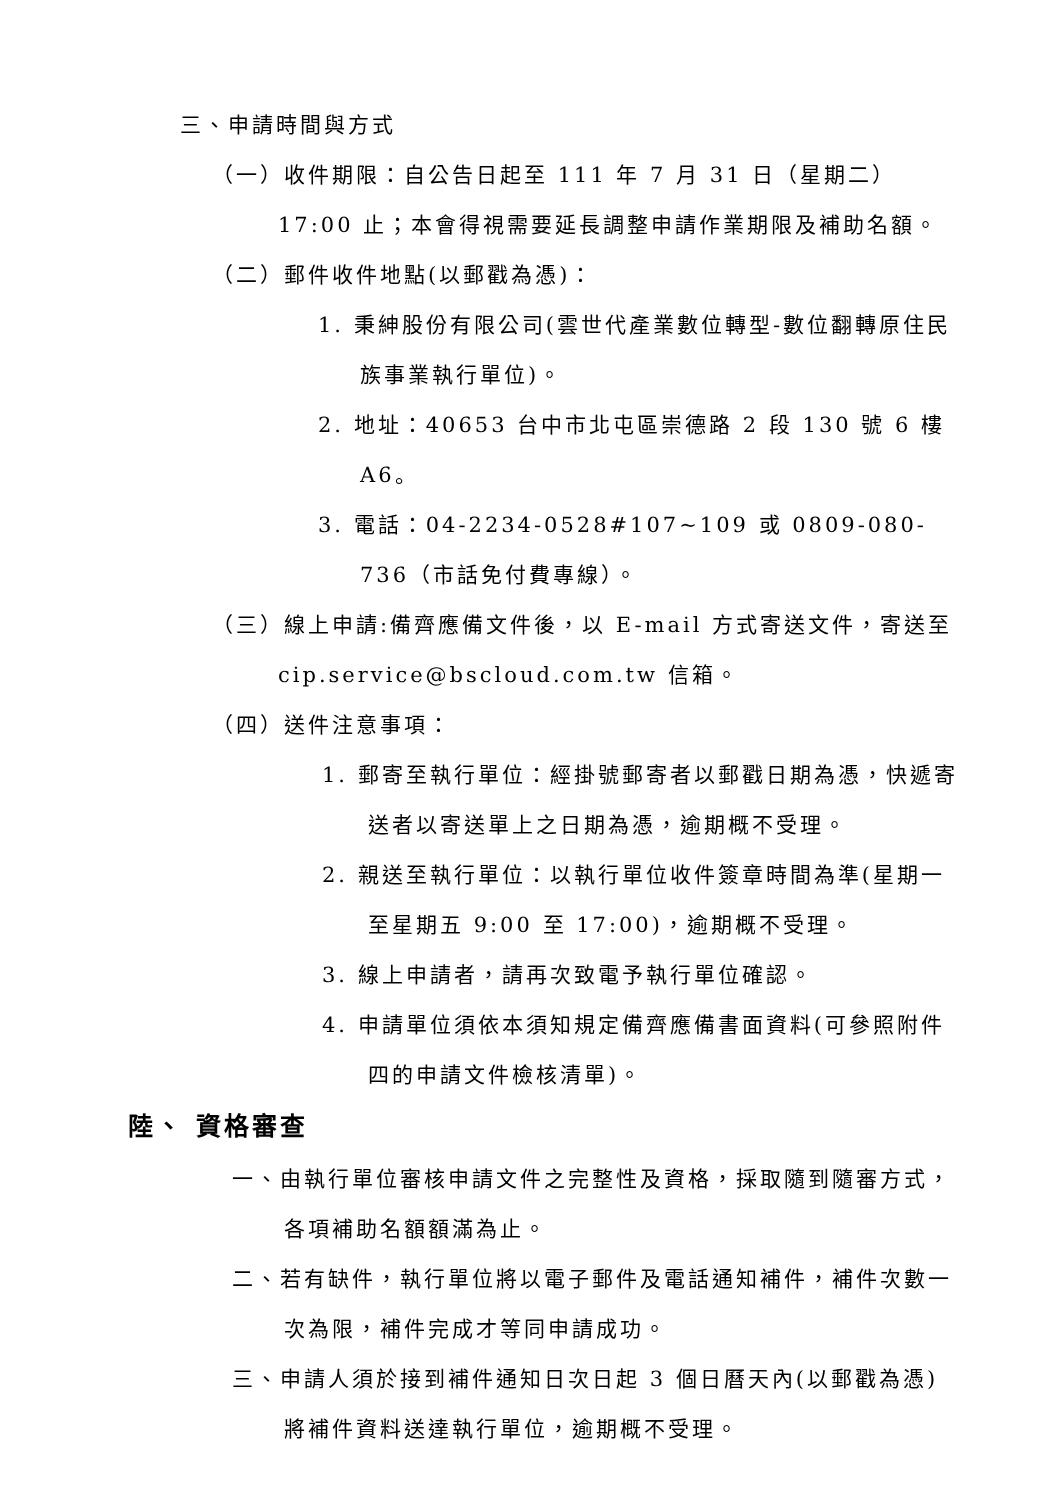三、申請時間與方式
（一）收件期限：自公告日起至 111 年 7 月 31 日（星期二）17:00 止；本會得視需要延長調整申請作業期限及補助名額。
（二）郵件收件地點(以郵戳為憑)：
1. 秉紳股份有限公司(雲世代產業數位轉型-數位翻轉原住民族事業執行單位)。
2. 地址：40653 台中市北屯區崇德路 2 段 130 號 6 樓 A6。
3. 電話：04-2234-0528#107~109 或 0809-080-736（市話免付費專線）。
（三）線上申請:備齊應備文件後，以 E-mail 方式寄送文件，寄送至 cip.service@bscloud.com.tw 信箱。
（四）送件注意事項：
1. 郵寄至執行單位：經掛號郵寄者以郵戳日期為憑，快遞寄送者以寄送單上之日期為憑，逾期概不受理。
2. 親送至執行單位：以執行單位收件簽章時間為準(星期一至星期五 9:00 至 17:00)，逾期概不受理。
3. 線上申請者，請再次致電予執行單位確認。
4. 申請單位須依本須知規定備齊應備書面資料(可參照附件四的申請文件檢核清單)。
陸、 資格審查
一、由執行單位審核申請文件之完整性及資格，採取隨到隨審方式，各項補助名額額滿為止。
二、若有缺件，執行單位將以電子郵件及電話通知補件，補件次數一次為限，補件完成才等同申請成功。
三、申請人須於接到補件通知日次日起 3 個日曆天內(以郵戳為憑)將補件資料送達執行單位，逾期概不受理。